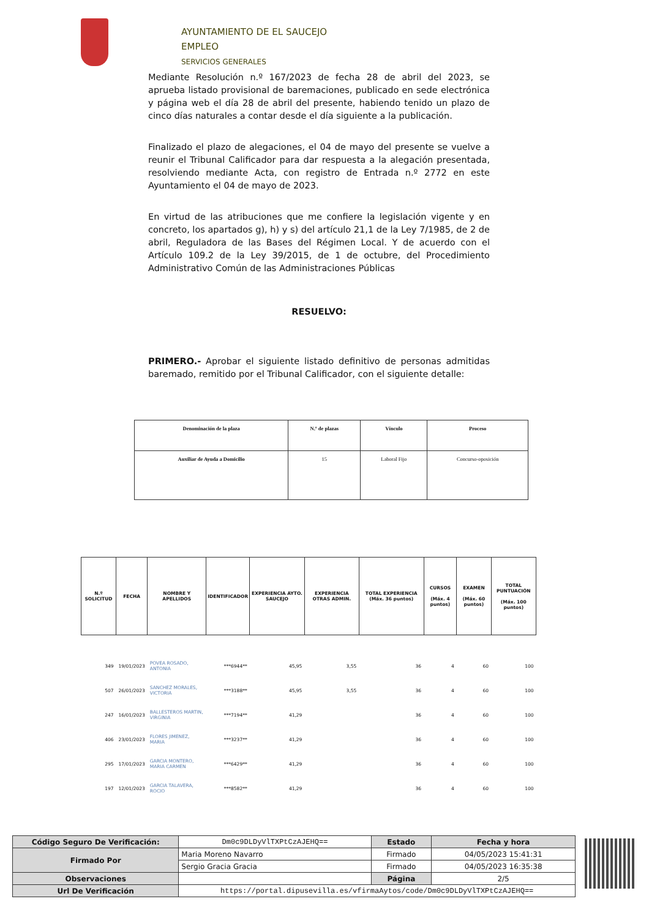AYUNTAMIENTO DE EL SAUCEJO
EMPLEO
SERVICIOS GENERALES
Mediante Resolución n.º 167/2023 de fecha 28 de abril del 2023, se aprueba listado provisional de baremaciones, publicado en sede electrónica y página web el día 28 de abril del presente, habiendo tenido un plazo de cinco días naturales a contar desde el día siguiente a la publicación.
Finalizado el plazo de alegaciones, el 04 de mayo del presente se vuelve a reunir el Tribunal Calificador para dar respuesta a la alegación presentada, resolviendo mediante Acta, con registro de Entrada n.º 2772 en este Ayuntamiento el 04 de mayo de 2023.
En virtud de las atribuciones que me confiere la legislación vigente y en concreto, los apartados g), h) y s) del artículo 21,1 de la Ley 7/1985, de 2 de abril, Reguladora de las Bases del Régimen Local. Y de acuerdo con el Artículo 109.2 de la Ley 39/2015, de 1 de octubre, del Procedimiento Administrativo Común de las Administraciones Públicas
RESUELVO:
PRIMERO.- Aprobar el siguiente listado definitivo de personas admitidas baremado, remitido por el Tribunal Calificador, con el siguiente detalle:
| Denominación de la plaza | N.º de plazas | Vínculo | Proceso |
| Auxiliar de Ayuda a Domicilio | 15 | Laboral Fijo | Concurso-oposición |
| N.º SOLICITUD | FECHA | NOMBRE Y APELLIDOS | IDENTIFICADOR | EXPERIENCIA AYTO. SAUCEJO | EXPERIENCIA OTRAS ADMIN. | TOTAL EXPERIENCIA (Máx. 36 puntos) | CURSOS (Máx. 4 puntos) | EXAMEN (Máx. 60 puntos) | TOTAL PUNTUACIÓN (Máx. 100 puntos) |
| --- | --- | --- | --- | --- | --- | --- | --- | --- | --- |
| 349 | 19/01/2023 | POVEA ROSADO, ANTONIA | ***6944** | 45,95 | 3,55 | 36 | 4 | 60 | 100 |
| 507 | 26/01/2023 | SANCHEZ MORALES, VICTORIA | ***3188** | 45,95 | 3,55 | 36 | 4 | 60 | 100 |
| 247 | 16/01/2023 | BALLESTEROS MARTIN, VIRGINIA | ***7194** | 41,29 | | 36 | 4 | 60 | 100 |
| 406 | 23/01/2023 | FLORES JIMENEZ, MARIA | ***3237** | 41,29 | | 36 | 4 | 60 | 100 |
| 295 | 17/01/2023 | GARCIA MONTERO, MARIA CARMEN | ***6429** | 41,29 | | 36 | 4 | 60 | 100 |
| 197 | 12/01/2023 | GARCIA TALAVERA, ROCIO | ***8582** | 41,29 | | 36 | 4 | 60 | 100 |
| Código Seguro De Verificación: | Dm0c9DLDyVlTXPtCzAJEHQ== | Estado | Fecha y hora |
| Firmado Por | Maria Moreno Navarro | Firmado | 04/05/2023 15:41:31 |
| | Sergio Gracia Gracia | Firmado | 04/05/2023 16:35:38 |
| Observaciones | | Página | 2/5 |
| Url De Verificación | https://portal.dipusevilla.es/vfirmaAytos/code/Dm0c9DLDyVlTXPtCzAJEHQ== | | |